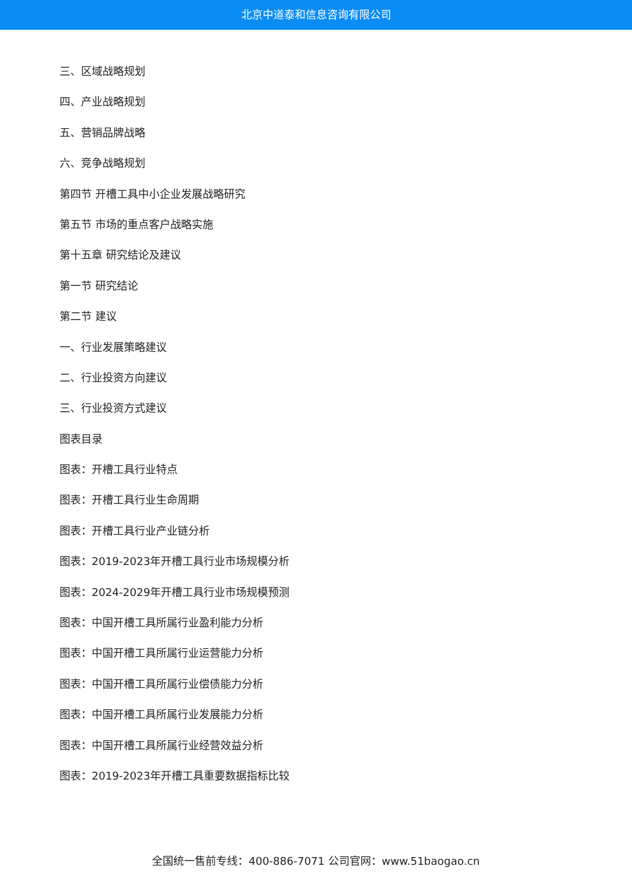北京中道泰和信息咨询有限公司
三、区域战略规划
四、产业战略规划
五、营销品牌战略
六、竞争战略规划
第四节 开槽工具中小企业发展战略研究
第五节 市场的重点客户战略实施
第十五章 研究结论及建议
第一节 研究结论
第二节 建议
一、行业发展策略建议
二、行业投资方向建议
三、行业投资方式建议
图表目录
图表：开槽工具行业特点
图表：开槽工具行业生命周期
图表：开槽工具行业产业链分析
图表：2019-2023年开槽工具行业市场规模分析
图表：2024-2029年开槽工具行业市场规模预测
图表：中国开槽工具所属行业盈利能力分析
图表：中国开槽工具所属行业运营能力分析
图表：中国开槽工具所属行业偿债能力分析
图表：中国开槽工具所属行业发展能力分析
图表：中国开槽工具所属行业经营效益分析
图表：2019-2023年开槽工具重要数据指标比较
全国统一售前专线：400-886-7071 公司官网：www.51baogao.cn